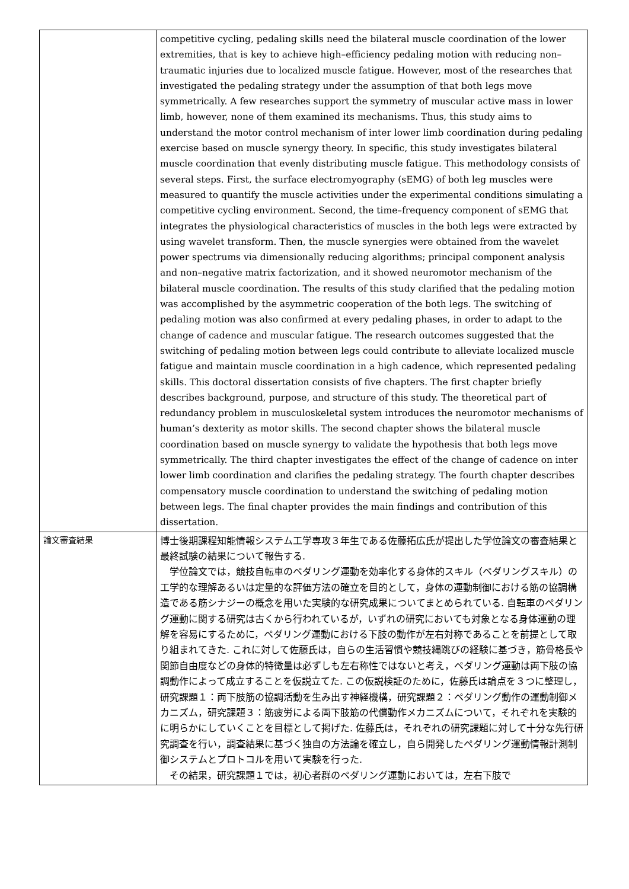| | competitive cycling, pedaling skills need the bilateral muscle coordination of the lower extremities, that is key to achieve high–efficiency pedaling motion with reducing non–traumatic injuries due to localized muscle fatigue. However, most of the researches that investigated the pedaling strategy under the assumption of that both legs move symmetrically. A few researches support the symmetry of muscular active mass in lower limb, however, none of them examined its mechanisms. Thus, this study aims to understand the motor control mechanism of inter lower limb coordination during pedaling exercise based on muscle synergy theory. In specific, this study investigates bilateral muscle coordination that evenly distributing muscle fatigue. This methodology consists of several steps. First, the surface electromyography (sEMG) of both leg muscles were measured to quantify the muscle activities under the experimental conditions simulating a competitive cycling environment. Second, the time–frequency component of sEMG that integrates the physiological characteristics of muscles in the both legs were extracted by using wavelet transform. Then, the muscle synergies were obtained from the wavelet power spectrums via dimensionally reducing algorithms; principal component analysis and non–negative matrix factorization, and it showed neuromotor mechanism of the bilateral muscle coordination. The results of this study clarified that the pedaling motion was accomplished by the asymmetric cooperation of the both legs. The switching of pedaling motion was also confirmed at every pedaling phases, in order to adapt to the change of cadence and muscular fatigue. The research outcomes suggested that the switching of pedaling motion between legs could contribute to alleviate localized muscle fatigue and maintain muscle coordination in a high cadence, which represented pedaling skills. This doctoral dissertation consists of five chapters. The first chapter briefly describes background, purpose, and structure of this study. The theoretical part of redundancy problem in musculoskeletal system introduces the neuromotor mechanisms of human’s dexterity as motor skills. The second chapter shows the bilateral muscle coordination based on muscle synergy to validate the hypothesis that both legs move symmetrically. The third chapter investigates the effect of the change of cadence on inter lower limb coordination and clarifies the pedaling strategy. The fourth chapter describes compensatory muscle coordination to understand the switching of pedaling motion between legs. The final chapter provides the main findings and contribution of this dissertation. |
| 論文審査結果 | 博士後期課程知能情報システム工学専攻３年生である佐藤拓広氏が提出した学位論文の審査結果と最終試験の結果について報告する. 学位論文では，競技自転車のペダリング運動を効率化する身体的スキル（ペダリングスキル）の工学的な理解あるいは定量的な評価方法の確立を目的として，身体の運動制御における筋の協調構造である筋シナジーの概念を用いた実験的な研究成果についてまとめられている. 自転車のペダリング運動に関する研究は古くから行われているが，いずれの研究においても対象となる身体運動の理解を容易にするために，ペダリング運動における下肢の動作が左右対称であることを前提として取り組まれてきた. これに対して佐藤氏は，自らの生活習慣や競技縄跳びの経験に基づき，筋骨格長や関節自由度などの身体的特徴量は必ずしも左右称性ではないと考え，ペダリング運動は両下肢の協調動作によって成立することを仮説立てた. この仮説検証のために，佐藤氏は論点を３つに整理し，研究課題１：両下肢筋の協調活動を生み出す神経機構，研究課題２：ペダリング動作の運動制御メカニズム，研究課題３：筋疲労による両下肢筋の代償動作メカニズムについて，それぞれを実験的に明らかにしていくことを目標として掲げた. 佐藤氏は，それぞれの研究課題に対して十分な先行研究調査を行い，調査結果に基づく独自の方法論を確立し，自ら開発したペダリング運動情報計測制御システムとプロトコルを用いて実験を行った. その結果，研究課題１では，初心者群のペダリング運動においては，左右下肢で |